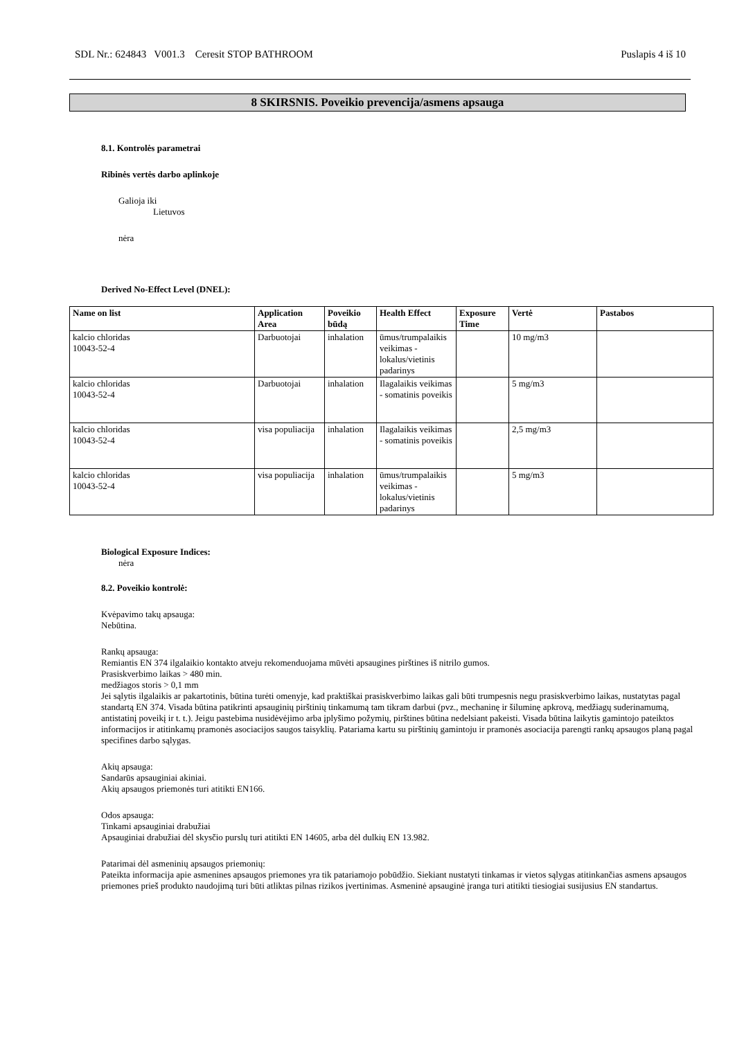SDL Nr.: 624843 V001.3 Ceresit STOP BATHROOM Puslapis 4 iš 10
8 SKIRSNIS. Poveikio prevencija/asmens apsauga
8.1. Kontrolės parametrai
Ribinės vertės darbo aplinkoje
Galioja iki
Lietuvos
nėra
Derived No-Effect Level (DNEL):
| Name on list | Application Area | Poveikio būdą | Health Effect | Exposure Time | Vertė | Pastabos |
| --- | --- | --- | --- | --- | --- | --- |
| kalcio chloridas 10043-52-4 | Darbuotojai | inhalation | ūmus/trumpalaikis veikimas - lokalus/vietinis padarinys | | 10 mg/m3 | |
| kalcio chloridas 10043-52-4 | Darbuotojai | inhalation | Ilagalaikis veikimas - somatinis poveikis | | 5 mg/m3 | |
| kalcio chloridas 10043-52-4 | visa populiacija | inhalation | Ilagalaikis veikimas - somatinis poveikis | | 2,5 mg/m3 | |
| kalcio chloridas 10043-52-4 | visa populiacija | inhalation | ūmus/trumpalaikis veikimas - lokalus/vietinis padarinys | | 5 mg/m3 | |
Biological Exposure Indices:
nėra
8.2. Poveikio kontrolė:
Kvėpavimo takų apsauga:
Nebūtina.
Rankų apsauga:
Remiantis EN 374 ilgalaikio kontakto atveju rekomenduojama mūvėti apsaugines pirštines iš nitrilo gumos.
Prasiskverbimo laikas > 480 min.
medžiagos storis > 0,1 mm
Jei sąlytis ilgalaikis ar pakartotinis, būtina turėti omenyje, kad praktiškai prasiskverbimo laikas gali būti trumpesnis negu prasiskverbimo laikas, nustatytas pagal standartą EN 374. Visada būtina patikrinti apsauginių pirštinių tinkamumą tam tikram darbui (pvz., mechaninę ir šiluminę apkrovą, medžiagų suderinamumą, antistatinį poveikį ir t. t.). Jeigu pastebima nusidėvėjimo arba įplyšimo požymių, pirštines būtina nedelsiant pakeisti. Visada būtina laikytis gamintojo pateiktos informacijos ir atitinkamų pramonės asociacijos saugos taisyklių. Patariama kartu su pirštinių gamintoju ir pramonės asociacija parengti rankų apsaugos planą pagal specifines darbo sąlygas.
Akių apsauga:
Sandarūs apsauginiai akiniai.
Akių apsaugos priemonės turi atitikti EN166.
Odos apsauga:
Tinkami apsauginiai drabužiai
Apsauginiai drabužiai dėl skysčio purslų turi atitikti EN 14605, arba dėl dulkių EN 13.982.
Patarimai dėl asmeninių apsaugos priemonių:
Pateikta informacija apie asmenines apsaugos priemones yra tik patariamojo pobūdžio. Siekiant nustatyti tinkamas ir vietos sąlygas atitinkančias asmens apsaugos priemones prieš produkto naudojimą turi būti atliktas pilnas rizikos įvertinimas. Asmeninė apsauginė įranga turi atitikti tiesiogiai susijusius EN standartus.